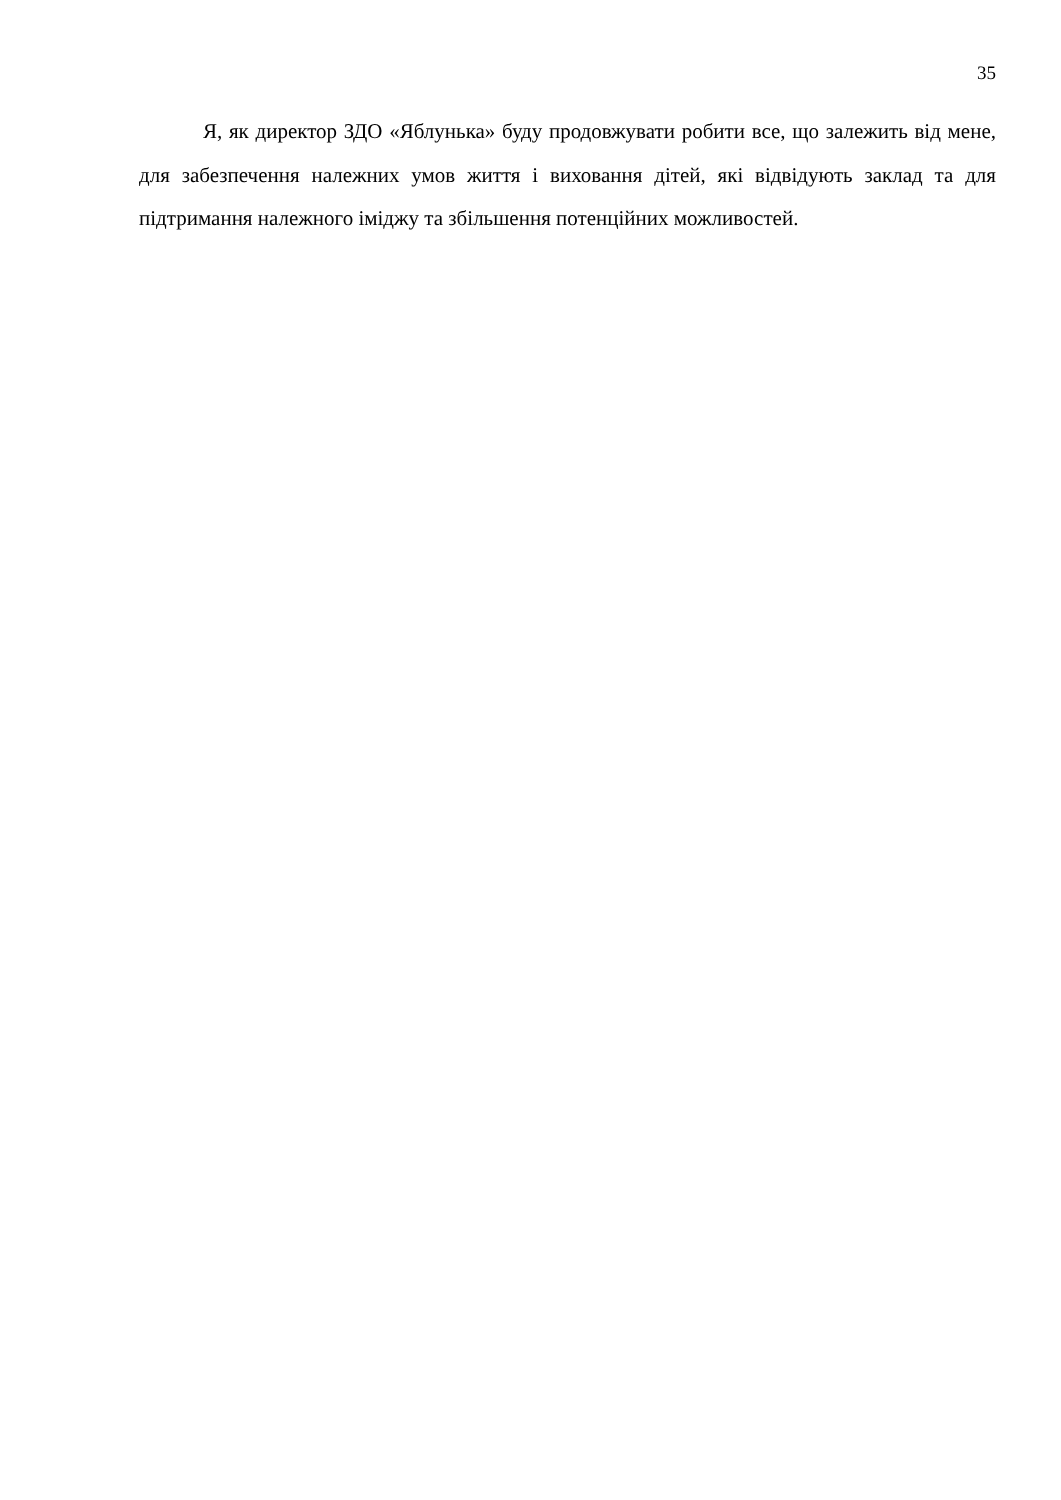35
Я, як директор ЗДО «Яблунька» буду продовжувати робити все, що залежить від мене, для забезпечення належних умов життя і виховання дітей, які відвідують заклад та для підтримання належного іміджу та збільшення потенційних можливостей.